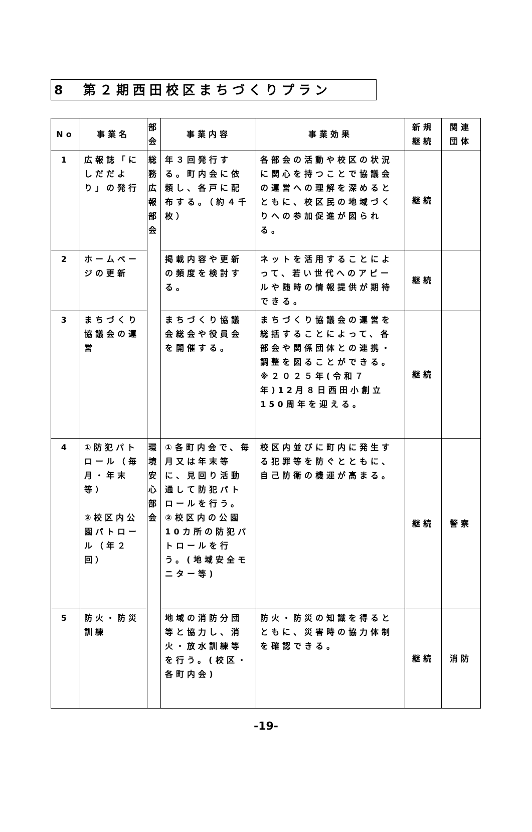8　第２期西田校区まちづくりプラン
| No | 事業名 | 部会 | 事業内容 | 事業効果 | 新規継続 | 関連団体 |
| --- | --- | --- | --- | --- | --- | --- |
| 1 | 広報誌「にしだだより」の発行 | 総務広報部会 | 年３回発行する。町内会に依頼し、各戸に配布する。（約４千枚） | 各部会の活動や校区の状況に関心を持つことで協議会の運営への理解を深めるとともに、校区民の地域づくりへの参加促進が図られる。 | 継続 | |
| 2 | ホームページの更新 | | 掲載内容や更新の頻度を検討する。 | ネットを活用することによって、若い世代へのアピールや随時の情報提供が期待できる。 | 継続 | |
| 3 | まちづくり協議会の運営 | | まちづくり協議会総会や役員会を開催する。 | まちづくり協議会の運営を総括することによって、各部会や関係団体との連携・調整を図ることができる。 ※２０２５年(令和７年)12月８日西田小創立150周年を迎える。 | 継続 | |
| 4 | ①防犯パトロール（毎月・年末等） ②校区内公園パトロール（年２回） | 環境安心部会 | ①各町内会で、毎月又は年末等に、見回り活動通して防犯パトロールを行う。 ②校区内の公園10カ所の防犯パトロールを行う。(地域安全モニター等) | 校区内並びに町内に発生する犯罪等を防ぐとともに、自己防衛の機運が高まる。 | 継続 | 警察 |
| 5 | 防火・防災訓練 | | 地域の消防分団等と協力し、消火・放水訓練等を行う。(校区・各町内会) | 防火・防災の知識を得るとともに、災害時の協力体制を確認できる。 | 継続 | 消防 |
-19-